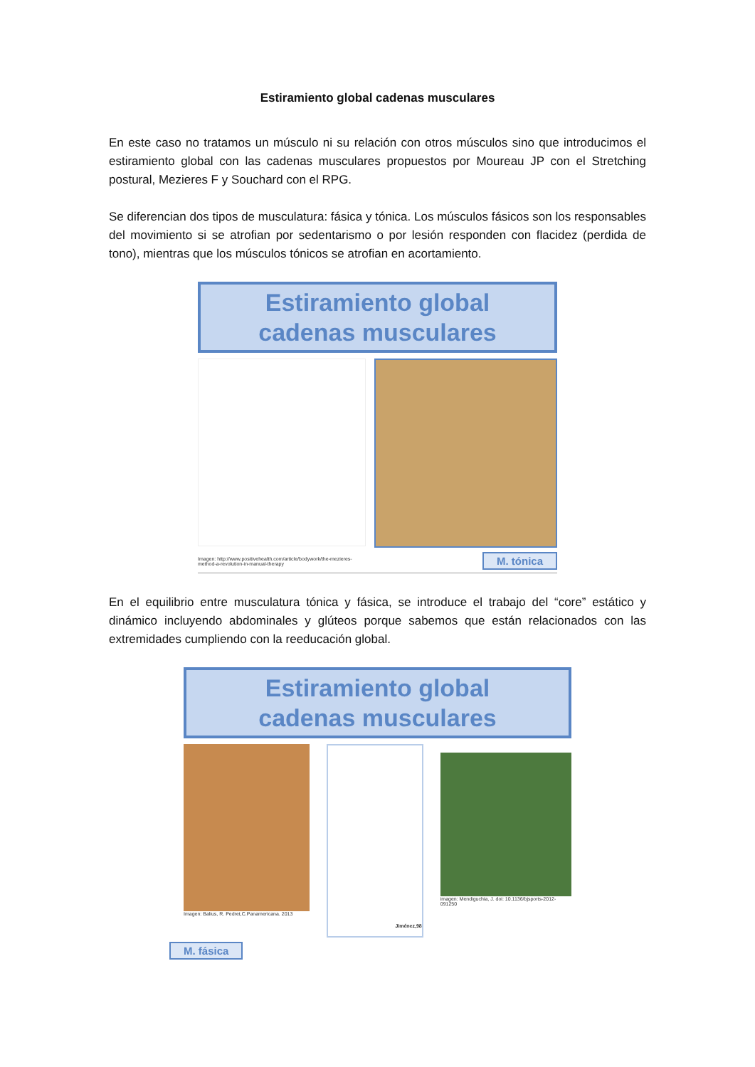Estiramiento global cadenas musculares
En este caso no tratamos un músculo ni su relación con otros músculos sino que introducimos el estiramiento global con las cadenas musculares propuestos por Moureau JP con el Stretching postural, Mezieres F y Souchard con el RPG.
Se diferencian dos tipos de musculatura: fásica y tónica. Los músculos fásicos son los responsables del movimiento si se atrofian por sedentarismo o por lesión responden con flacidez (perdida de tono), mientras que los músculos tónicos se atrofian en acortamiento.
Estiramiento global
cadenas musculares
Imagen: http://www.positivehealth.com/article/bodywork/the-mezieres-
method-a-revolution-in-manual-therapy M. tónica
En el equilibrio entre musculatura tónica y fásica, se introduce el trabajo del “core” estático y dinámico incluyendo abdominales y glúteos porque sabemos que están relacionados con las extremidades cumpliendo con la reeducación global.
Estiramiento global
cadenas musculares
Imagen: Balius, R. Pedret,C.Panamericana. 2013
Jiménez,98
imagen: Mendiguchia, J. doi: 10.1136/bjsports-2012-091250
M. fásica